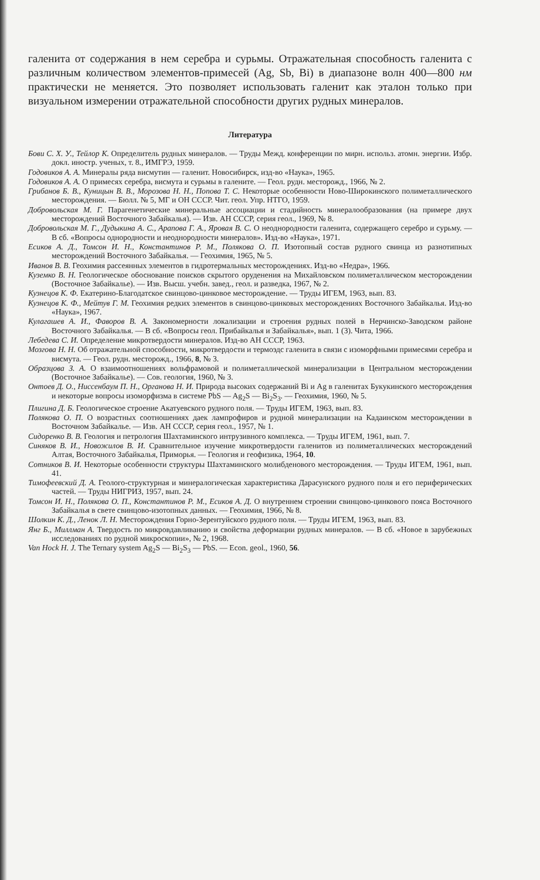галенита от содержания в нем серебра и сурьмы. Отражательная способность галенита с различным количеством элементов-примесей (Ag, Sb, Bi) в диапазоне волн 400—800 нм практически не меняется. Это позволяет использовать галенит как эталон только при визуальном измерении отражательной способности других рудных минералов.
Литература
Бови С. Х. У., Тейлор К. Определитель рудных минералов. — Труды Межд. конференции по мирн. использ. атомн. энергии. Избр. докл. иностр. ученых, т. 8., ИМГРЭ, 1959.
Годовиков А. А. Минералы ряда висмутин — галенит. Новосибирск, изд-во «Наука», 1965.
Годовиков А. А. О примесях серебра, висмута и сурьмы в галените. — Геол. рудн. месторожд., 1966, № 2.
Грибанов Б. В., Куницын В. В., Морозова Н. Н., Попова Т. С. Некоторые особенности Ново-Широкинского полиметаллического месторождения. — Бюлл. № 5, МГ и ОН СССР. Чит. геол. Упр. НТГО, 1959.
Добровольская М. Г. Парагенетические минеральные ассоциации и стадийность минералообразования (на примере двух месторождений Восточного Забайкалья). — Изв. АН СССР, серия геол., 1969, № 8.
Добровольская М. Г., Дудыкина А. С., Арапова Г. А., Яровая В. С. О неоднородности галенита, содержащего серебро и сурьму. — В сб. «Вопросы однородности и неоднородности минералов». Изд-во «Наука», 1971.
Есиков А. Д., Томсон И. Н., Константинов Р. М., Полякова О. П. Изотопный состав рудного свинца из разнотипных месторождений Восточного Забайкалья. — Геохимия, 1965, № 5.
Иванов В. В. Геохимия рассеянных элементов в гидротермальных месторождениях. Изд-во «Недра», 1966.
Куземко В. Н. Геологическое обоснование поисков скрытого оруденения на Михайловском полиметаллическом месторождении (Восточное Забайкалье). — Изв. Высш. учебн. завед., геол. и разведка, 1967, № 2.
Кузнецов К. Ф. Екатерино-Благодатское свинцово-цинковое месторождение. — Труды ИГЕМ, 1963, вып. 83.
Кузнецов К. Ф., Мейтув Г. М. Геохимия редких элементов в свинцово-цинковых месторождениях Восточного Забайкалья. Изд-во «Наука», 1967.
Кулагашев А. И., Фаворов В. А. Закономерности локализации и строения рудных полей в Нерчинско-Заводском районе Восточного Забайкалья. — В сб. «Вопросы геол. Прибайкалья и Забайкалья», вып. 1 (3). Чита, 1966.
Лебедева С. И. Определение микротвердости минералов. Изд-во АН СССР, 1963.
Мозгова Н. Н. Об отражательной способности, микротвердости и термоэдс галенита в связи с изоморфными примесями серебра и висмута. — Геол. рудн. месторожд., 1966, 8, № 3.
Образцова З. А. О взаимоотношениях вольфрамовой и полиметаллической минерализации в Центральном месторождении (Восточное Забайкалье). — Сов. геология, 1960, № 3.
Онтоев Д. О., Ниссенбаум П. Н., Органова Н. И. Природа высоких содержаний Bi и Ag в галенитах Букукинского месторождения и некоторые вопросы изоморфизма в системе PbS — Ag<sub>2</sub>S — Bi<sub>2</sub>S<sub>3</sub>. — Геохимия, 1960, № 5.
Плигина Д. Б. Геологическое строение Акатуевского рудного поля. — Труды ИГЕМ, 1963, вып. 83.
Полякова О. П. О возрастных соотношениях даек лампрофиров и рудной минерализации на Кадаинском месторождении в Восточном Забайкалье. — Изв. АН СССР, серия геол., 1957, № 1.
Сидоренко В. В. Геология и петрология Шахтаминского интрузивного комплекса. — Труды ИГЕМ, 1961, вып. 7.
Синяков В. И., Новожилов В. И. Сравнительное изучение микротвердости галенитов из полиметаллических месторождений Алтая, Восточного Забайкалья, Приморья. — Геология и геофизика, 1964, 10.
Сотников В. И. Некоторые особенности структуры Шахтаминского молибденового месторождения. — Труды ИГЕМ, 1961, вып. 41.
Тимофеевский Д. А. Геолого-структурная и минералогическая характеристика Дарасунского рудного поля и его периферических частей. — Труды НИГРИЗ, 1957, вып. 24.
Томсон И. Н., Полякова О. П., Константинов Р. М., Есиков А. Д. О внутреннем строении свинцово-цинкового пояса Восточного Забайкалья в свете свинцово-изотопных данных. — Геохимия, 1966, № 8.
Шолкин К. Д., Ленок Л. Н. Месторождения Горно-Зерентуйского рудного поля. — Труды ИГЕМ, 1963, вып. 83.
Янг Б., Миллман А. Твердость по микровдавливанию и свойства деформации рудных минералов. — В сб. «Новое в зарубежных исследованиях по рудной микроскопии», № 2, 1968.
Van Hock H. J. The Ternary system Ag<sub>2</sub>S — Bi<sub>2</sub>S<sub>3</sub> — PbS. — Econ. geol., 1960, 56.